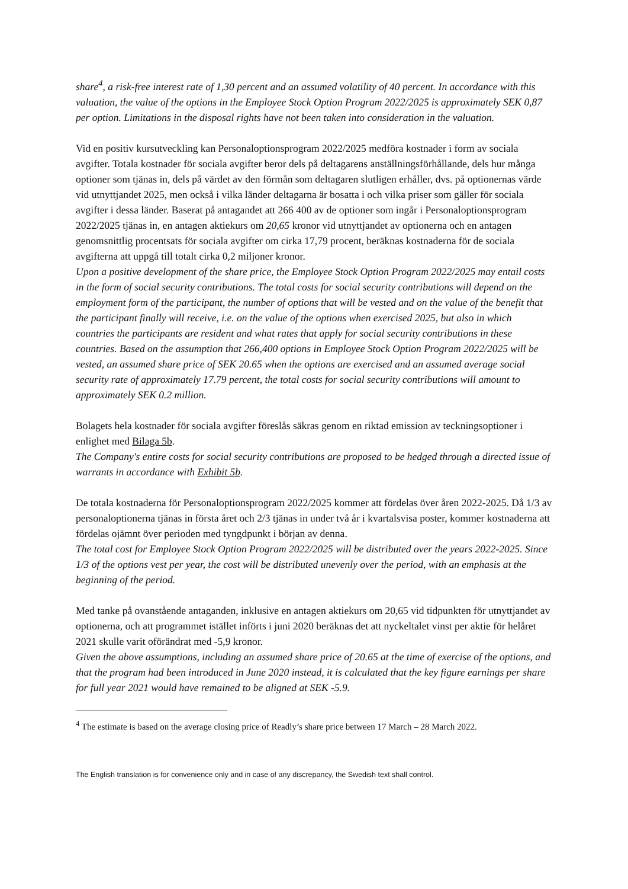share<sup>4</sup>, a risk-free interest rate of 1,30 percent and an assumed volatility of 40 percent. In accordance with this valuation, the value of the options in the Employee Stock Option Program 2022/2025 is approximately SEK 0,87 per option. Limitations in the disposal rights have not been taken into consideration in the valuation.
Vid en positiv kursutveckling kan Personaloptionsprogram 2022/2025 medföra kostnader i form av sociala avgifter. Totala kostnader för sociala avgifter beror dels på deltagarens anställningsförhållande, dels hur många optioner som tjänas in, dels på värdet av den förmån som deltagaren slutligen erhåller, dvs. på optionernas värde vid utnyttjandet 2025, men också i vilka länder deltagarna är bosatta i och vilka priser som gäller för sociala avgifter i dessa länder. Baserat på antagandet att 266 400 av de optioner som ingår i Personaloptionsprogram 2022/2025 tjänas in, en antagen aktiekurs om 20,65 kronor vid utnyttjandet av optionerna och en antagen genomsnittlig procentsats för sociala avgifter om cirka 17,79 procent, beräknas kostnaderna för de sociala avgifterna att uppgå till totalt cirka 0,2 miljoner kronor.
Upon a positive development of the share price, the Employee Stock Option Program 2022/2025 may entail costs in the form of social security contributions. The total costs for social security contributions will depend on the employment form of the participant, the number of options that will be vested and on the value of the benefit that the participant finally will receive, i.e. on the value of the options when exercised 2025, but also in which countries the participants are resident and what rates that apply for social security contributions in these countries. Based on the assumption that 266,400 options in Employee Stock Option Program 2022/2025 will be vested, an assumed share price of SEK 20.65 when the options are exercised and an assumed average social security rate of approximately 17.79 percent, the total costs for social security contributions will amount to approximately SEK 0.2 million.
Bolagets hela kostnader för sociala avgifter föreslås säkras genom en riktad emission av teckningsoptioner i enlighet med Bilaga 5b.
The Company's entire costs for social security contributions are proposed to be hedged through a directed issue of warrants in accordance with Exhibit 5b.
De totala kostnaderna för Personaloptionsprogram 2022/2025 kommer att fördelas över åren 2022-2025. Då 1/3 av personaloptionerna tjänas in första året och 2/3 tjänas in under två år i kvartalsvisa poster, kommer kostnaderna att fördelas ojämnt över perioden med tyngdpunkt i början av denna.
The total cost for Employee Stock Option Program 2022/2025 will be distributed over the years 2022-2025. Since 1/3 of the options vest per year, the cost will be distributed unevenly over the period, with an emphasis at the beginning of the period.
Med tanke på ovanstående antaganden, inklusive en antagen aktiekurs om 20,65 vid tidpunkten för utnyttjandet av optionerna, och att programmet istället införts i juni 2020 beräknas det att nyckeltalet vinst per aktie för helåret 2021 skulle varit oförändrat med -5,9 kronor.
Given the above assumptions, including an assumed share price of 20.65 at the time of exercise of the options, and that the program had been introduced in June 2020 instead, it is calculated that the key figure earnings per share for full year 2021 would have remained to be aligned at SEK -5.9.
<sup>4</sup> The estimate is based on the average closing price of Readly’s share price between 17 March – 28 March 2022.
The English translation is for convenience only and in case of any discrepancy, the Swedish text shall control.